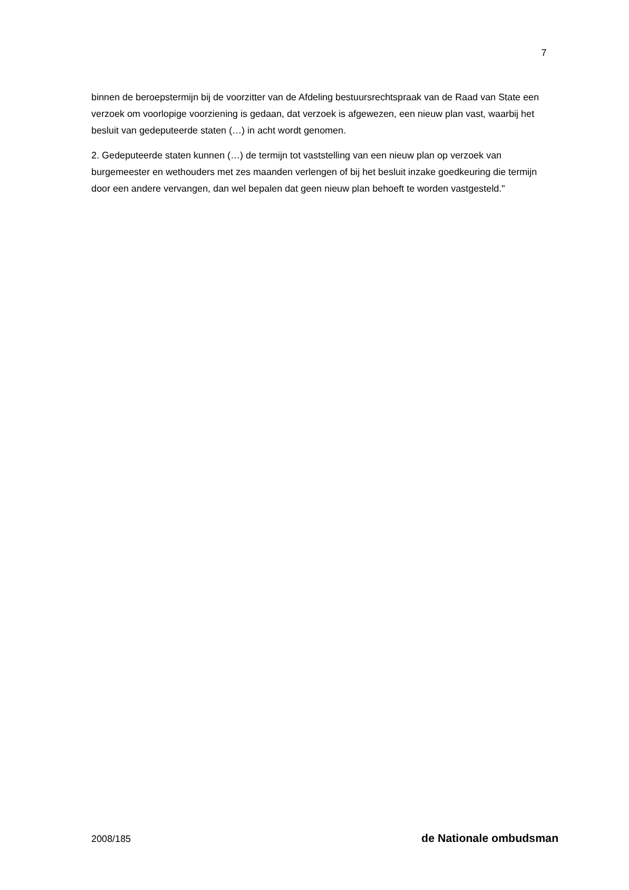7
binnen de beroepstermijn bij de voorzitter van de Afdeling bestuursrechtspraak van de Raad van State een verzoek om voorlopige voorziening is gedaan, dat verzoek is afgewezen, een nieuw plan vast, waarbij het besluit van gedeputeerde staten (…) in acht wordt genomen.
2. Gedeputeerde staten kunnen (…) de termijn tot vaststelling van een nieuw plan op verzoek van burgemeester en wethouders met zes maanden verlengen of bij het besluit inzake goedkeuring die termijn door een andere vervangen, dan wel bepalen dat geen nieuw plan behoeft te worden vastgesteld."
2008/185 de Nationale ombudsman